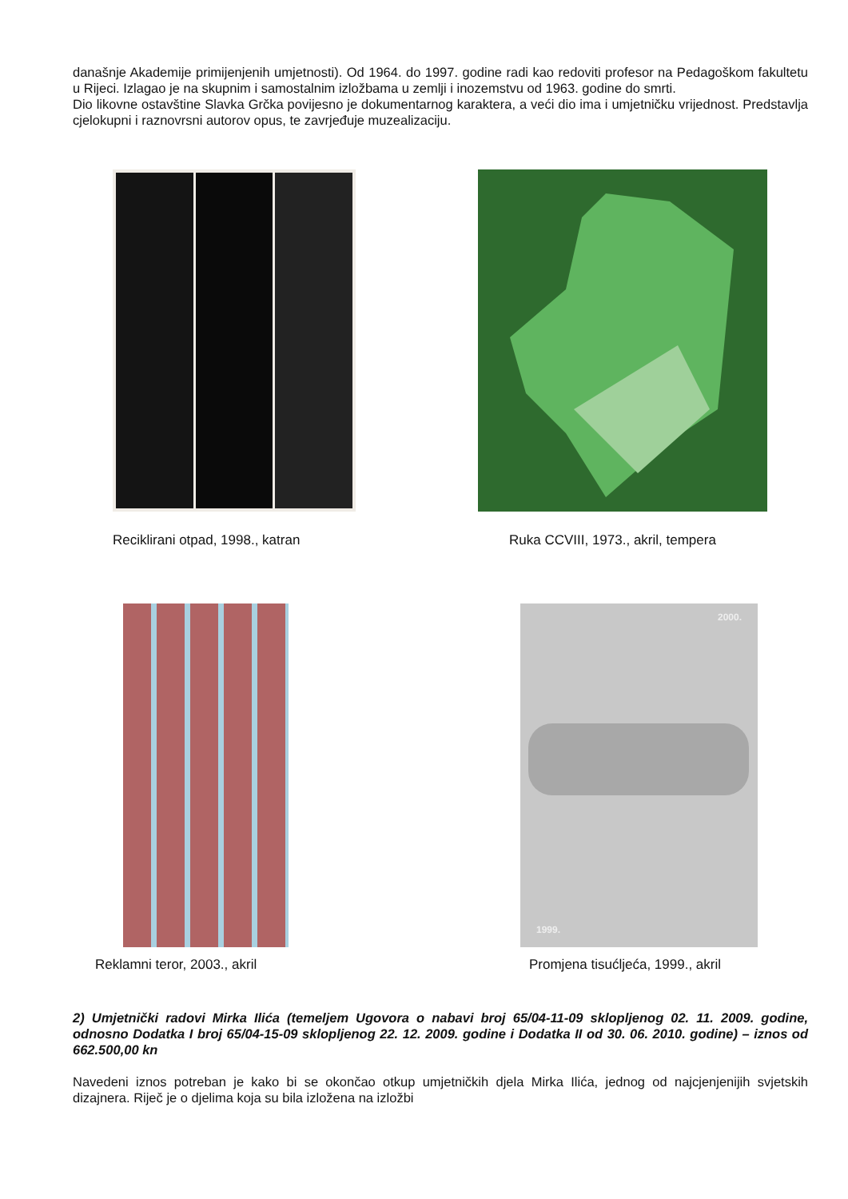današnje Akademije primijenjenih umjetnosti). Od 1964. do 1997. godine radi kao redoviti profesor na Pedagoškom fakultetu u Rijeci. Izlagao je na skupnim i samostalnim izložbama u zemlji i inozemstvu od 1963. godine do smrti.
Dio likovne ostavštine Slavka Grčka povijesno je dokumentarnog karaktera, a veći dio ima i umjetničku vrijednost. Predstavlja cjelokupni i raznovrsni autorov opus, te zavrjeđuje muzealizaciju.
Reciklirani otpad, 1998., katran
Ruka CCVIII, 1973., akril, tempera
2000.
1999.
Reklamni teror, 2003., akril
Promjena tisućljeća, 1999., akril
2) Umjetnički radovi Mirka Ilića (temeljem Ugovora o nabavi broj 65/04-11-09 sklopljenog 02. 11. 2009. godine, odnosno Dodatka I broj 65/04-15-09 sklopljenog 22. 12. 2009. godine i Dodatka II od 30. 06. 2010. godine) – iznos od 662.500,00 kn
Navedeni iznos potreban je kako bi se okončao otkup umjetničkih djela Mirka Ilića, jednog od najcjenjenijih svjetskih dizajnera. Riječ je o djelima koja su bila izložena na izložbi